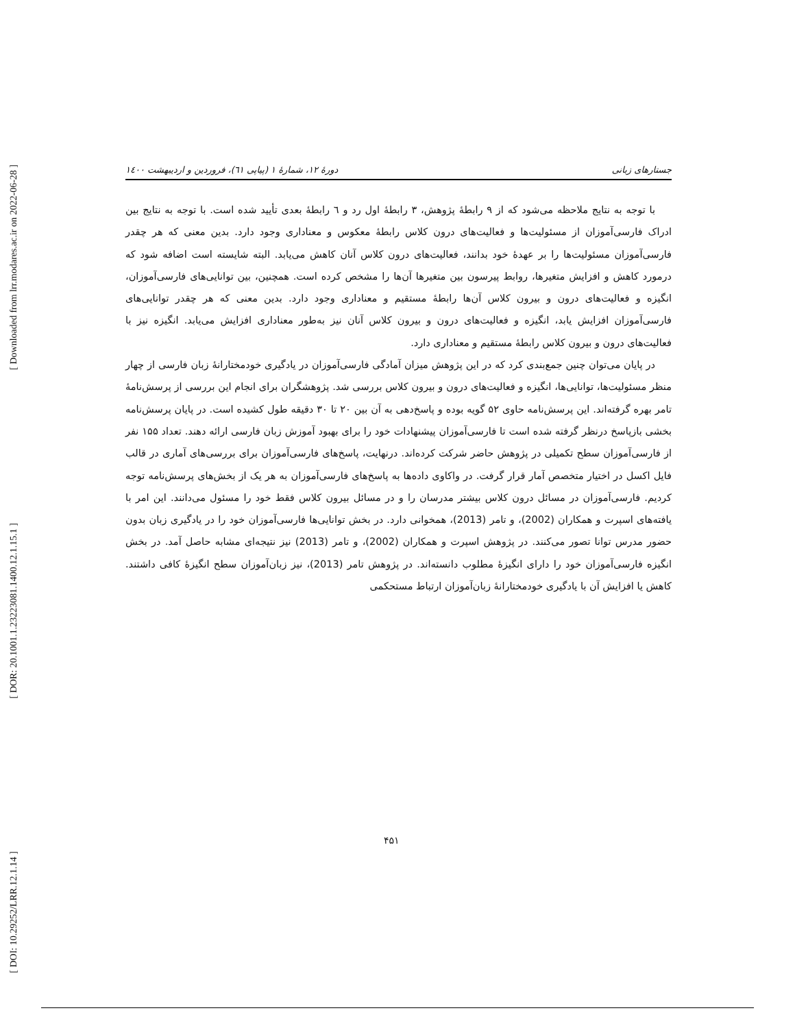[ Downloaded from lrr.modares.ac.ir on 2022-06-28 ]
[ DOR: 20.1001.1.23223081.1400.12.1.15.1 ]
[ DOI: 10.29252/LRR.12.1.14 ]
دورهٔ ۱۲، شمارهٔ ۱ (پیاپی ٦١)، فروردین و اردیبهشت ۱٤٠٠ جستارهای زبانی
با توجه به نتایج ملاحظه می‌شود که از ۹ رابطهٔ پژوهش، ۳ رابطهٔ اول رد و ٦ رابطهٔ بعدی تأیید شده است. با توجه به نتایج بین ادراک فارسی‌آموزان از مسئولیت‌ها و فعالیت‌های درون کلاس رابطهٔ معکوس و معناداری وجود دارد. بدین معنی که هر چقدر فارسی‌آموزان مسئولیت‌ها را بر عهدهٔ خود بدانند، فعالیت‌های درون کلاس آنان کاهش می‌یابد. البته شایسته است اضافه شود که درمورد کاهش و افزایش متغیرها، روابط پیرسون بین متغیرها آن‌ها را مشخص کرده است. همچنین، بین توانایی‌های فارسی‌آموزان، انگیزه و فعالیت‌های درون و بیرون کلاس آن‌ها رابطهٔ مستقیم و معناداری وجود دارد. بدین معنی که هر چقدر توانایی‌های فارسی‌آموزان افزایش یابد، انگیزه و فعالیت‌های درون و بیرون کلاس آنان نیز به‌طور معناداری افزایش می‌یابد. انگیزه نیز با فعالیت‌های درون و بیرون کلاس رابطهٔ مستقیم و معناداری دارد.
در پایان می‌توان چنین جمع‌بندی کرد که در این پژوهش میزان آمادگی فارسی‌آموزان در یادگیری خودمختارانهٔ زبان فارسی از چهار منظر مسئولیت‌ها، توانایی‌ها، انگیزه و فعالیت‌های درون و بیرون کلاس بررسی شد. پژوهشگران برای انجام این بررسی از پرسش‌نامهٔ تامر بهره گرفته‌اند. این پرسش‌نامه حاوی ۵۲ گویه بوده و پاسخ‌دهی به آن بین ۲۰ تا ۳۰ دقیقه طول کشیده است. در پایان پرسش‌نامه بخشی بازپاسخ درنظر گرفته شده است تا فارسی‌آموزان پیشنهادات خود را برای بهبود آموزش زبان فارسی ارائه دهند. تعداد ۱۵۵ نفر از فارسی‌آموزان سطح تکمیلی در پژوهش حاضر شرکت کرده‌اند. درنهایت، پاسخ‌های فارسی‌آموزان برای بررسی‌های آماری در قالب فایل اکسل در اختیار متخصص آمار قرار گرفت. در واکاوی داده‌ها به پاسخ‌های فارسی‌آموزان به هر یک از بخش‌های پرسش‌نامه توجه کردیم. فارسی‌آموزان در مسائل درون کلاس بیشتر مدرسان را و در مسائل بیرون کلاس فقط خود را مسئول می‌دانند. این امر با یافته‌های اسپرت و همکاران (2002)، و تامر (2013)، همخوانی دارد. در بخش توانایی‌ها فارسی‌آموزان خود را در یادگیری زبان بدون حضور مدرس توانا تصور می‌کنند. در پژوهش اسپرت و همکاران (2002)، و تامر (2013) نیز نتیجه‌ای مشابه حاصل آمد. در بخش انگیزه فارسی‌آموزان خود را دارای انگیزهٔ مطلوب دانسته‌اند. در پژوهش تامر (2013)، نیز زبان‌آموزان سطح انگیزهٔ کافی داشتند. کاهش یا افزایش آن با یادگیری خودمختارانهٔ زبان‌آموزان ارتباط مستحکمی
۴۵۱